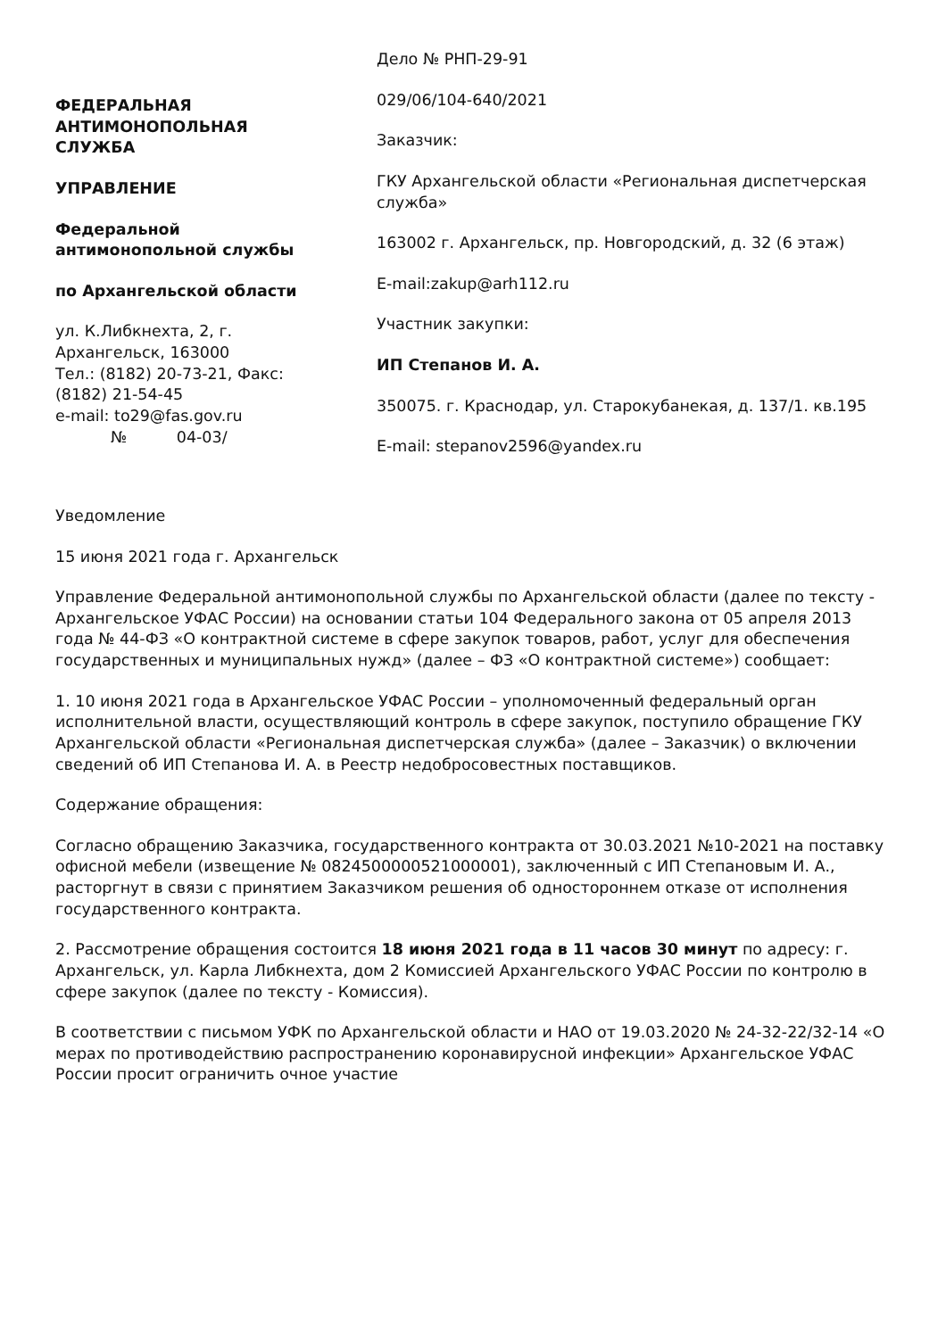ФЕДЕРАЛЬНАЯ
АНТИМОНОПОЛЬНАЯ
СЛУЖБА
УПРАВЛЕНИЕ
Федеральной
антимонопольной службы
по Архангельской области
ул. К.Либкнехта, 2, г.
Архангельск, 163000
Тел.: (8182) 20-73-21, Факс:
(8182) 21-54-45
e-mail: to29@fas.gov.ru
№ 04-03/
Дело № РНП-29-91
029/06/104-640/2021
Заказчик:
ГКУ Архангельской области «Региональная диспетчерская служба»
163002 г. Архангельск, пр. Новгородский, д. 32 (6 этаж)
E-mail:zakup@arh112.ru
Участник закупки:
ИП Степанов И. А.
350075. г. Краснодар, ул. Старокубанекая, д. 137/1. кв.195
E-mail: stepanov2596@yandex.ru
Уведомление
15 июня 2021 года г. Архангельск
Управление Федеральной антимонопольной службы по Архангельской области (далее по тексту - Архангельское УФАС России) на основании статьи 104 Федерального закона от 05 апреля 2013 года № 44-ФЗ «О контрактной системе в сфере закупок товаров, работ, услуг для обеспечения государственных и муниципальных нужд» (далее – ФЗ «О контрактной системе») сообщает:
1. 10 июня 2021 года в Архангельское УФАС России – уполномоченный федеральный орган исполнительной власти, осуществляющий контроль в сфере закупок, поступило обращение ГКУ Архангельской области «Региональная диспетчерская служба» (далее – Заказчик) о включении сведений об ИП Степанова И. А. в Реестр недобросовестных поставщиков.
Содержание обращения:
Согласно обращению Заказчика, государственного контракта от 30.03.2021 №10-2021 на поставку офисной мебели (извещение № 0824500000521000001), заключенный с ИП Степановым И. А., расторгнут в связи с принятием Заказчиком решения об одностороннем отказе от исполнения государственного контракта.
2. Рассмотрение обращения состоится 18 июня 2021 года в 11 часов 30 минут по адресу: г. Архангельск, ул. Карла Либкнехта, дом 2 Комиссией Архангельского УФАС России по контролю в сфере закупок (далее по тексту - Комиссия).
В соответствии с письмом УФК по Архангельской области и НАО от 19.03.2020 № 24-32-22/32-14 «О мерах по противодействию распространению коронавирусной инфекции» Архангельское УФАС России просит ограничить очное участие